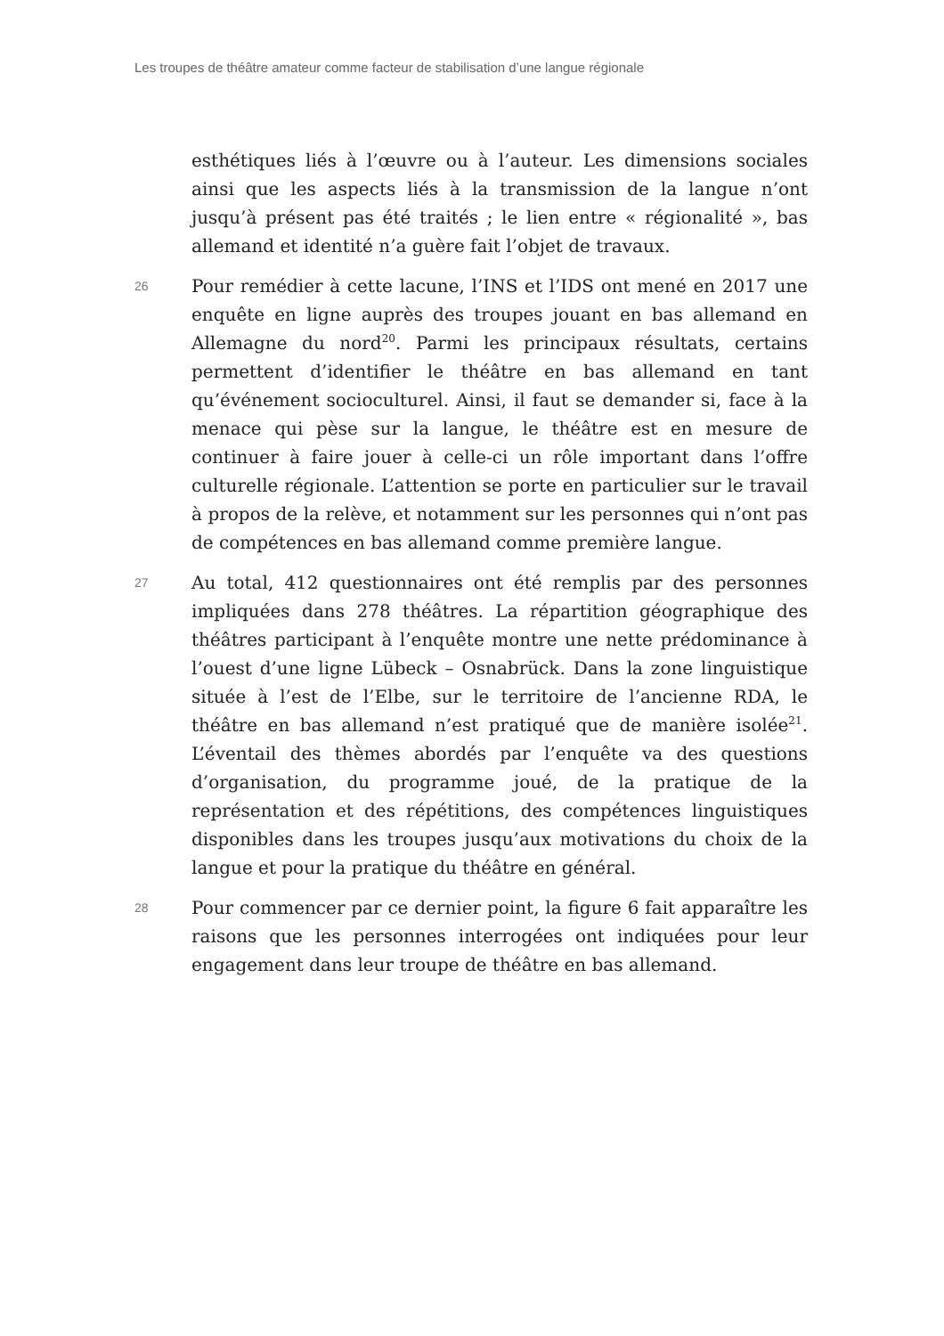Les troupes de théâtre amateur comme facteur de stabilisation d’une langue régionale
esthétiques liés à l’œuvre ou à l’auteur. Les dimensions sociales ainsi que les aspects liés à la transmission de la langue n’ont jusqu’à présent pas été traités ; le lien entre « régionalité », bas allemand et identité n’a guère fait l’objet de travaux.
26
Pour remédier à cette lacune, l’INS et l’IDS ont mené en 2017 une enquête en ligne auprès des troupes jouant en bas allemand en Allemagne du nord<sup>20</sup>. Parmi les principaux résultats, certains permettent d’identifier le théâtre en bas allemand en tant qu’événement socioculturel. Ainsi, il faut se demander si, face à la menace qui pèse sur la langue, le théâtre est en mesure de continuer à faire jouer à celle-ci un rôle important dans l’offre culturelle régionale. L’attention se porte en particulier sur le travail à propos de la relève, et notamment sur les personnes qui n’ont pas de compétences en bas allemand comme première langue.
27
Au total, 412 questionnaires ont été remplis par des personnes impliquées dans 278 théâtres. La répartition géographique des théâtres participant à l’enquête montre une nette prédominance à l’ouest d’une ligne Lübeck – Osnabrück. Dans la zone linguistique située à l’est de l’Elbe, sur le territoire de l’ancienne RDA, le théâtre en bas allemand n’est pratiqué que de manière isolée<sup>21</sup>. L’éventail des thèmes abordés par l’enquête va des questions d’organisation, du programme joué, de la pratique de la représentation et des répétitions, des compétences linguistiques disponibles dans les troupes jusqu’aux motivations du choix de la langue et pour la pratique du théâtre en général.
28
Pour commencer par ce dernier point, la figure 6 fait apparaître les raisons que les personnes interrogées ont indiquées pour leur engagement dans leur troupe de théâtre en bas allemand.